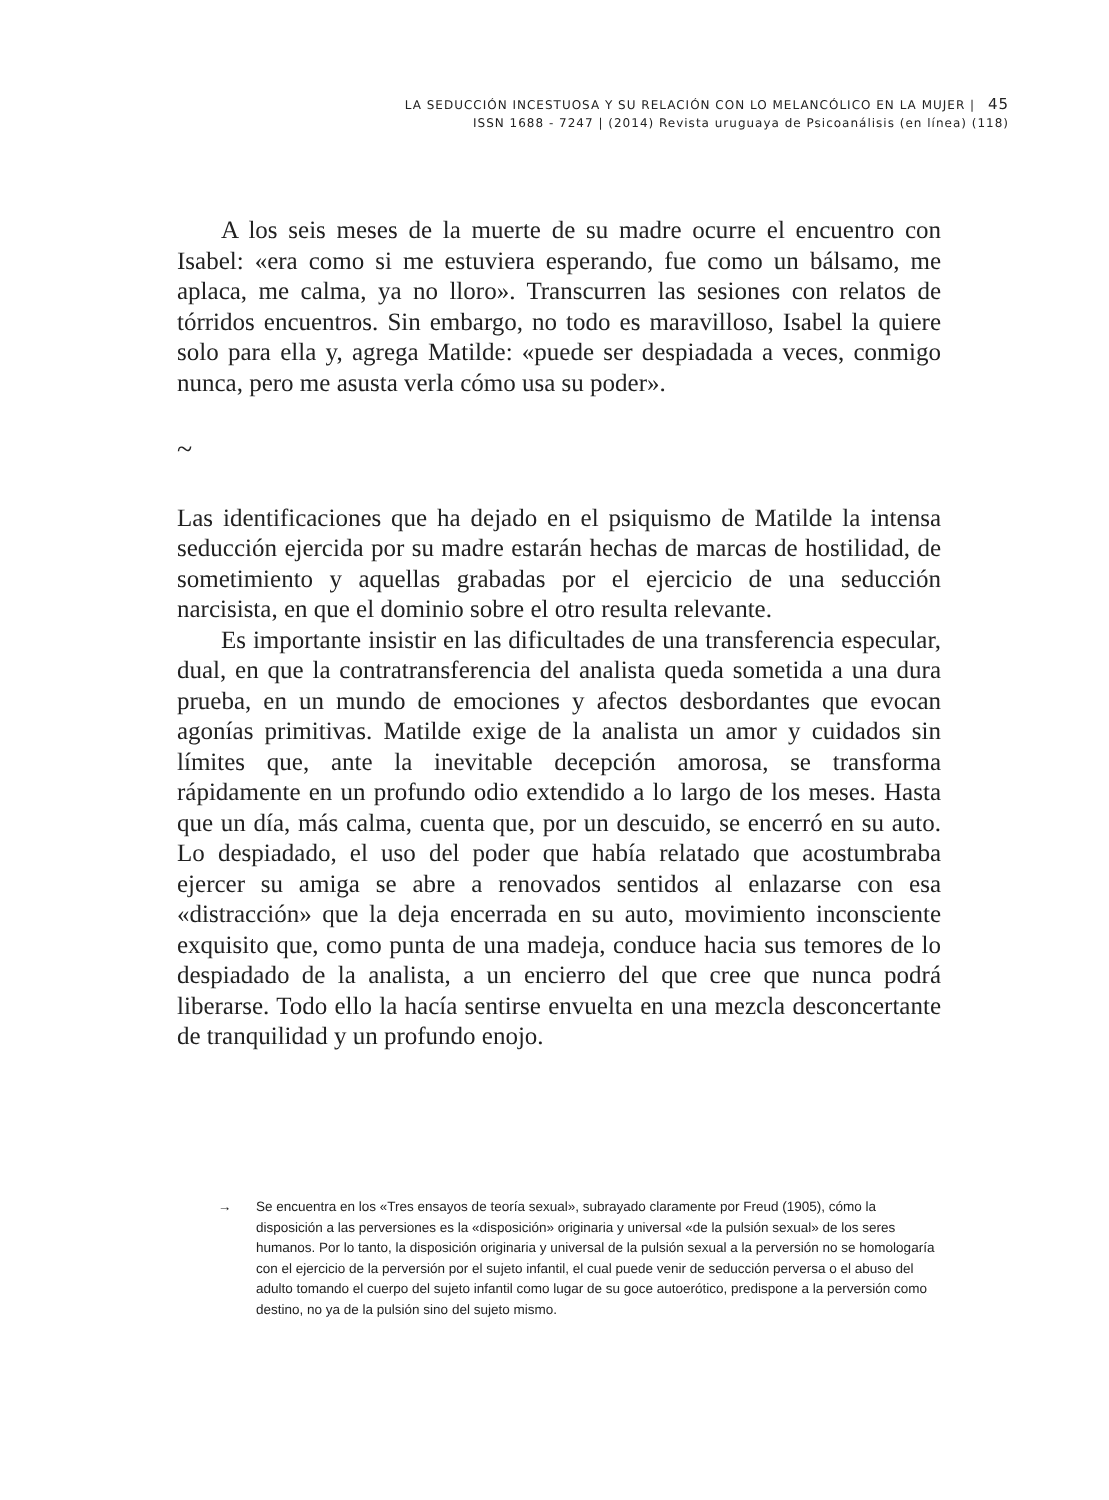LA SEDUCCIÓN INCESTUOSA Y SU RELACIÓN CON LO MELANCÓLICO EN LA MUJER | 45
ISSN 1688 - 7247 | (2014) Revista uruguaya de Psicoanálisis (en línea) (118)
A los seis meses de la muerte de su madre ocurre el encuentro con Isabel: «era como si me estuviera esperando, fue como un bálsamo, me aplaca, me calma, ya no lloro». Transcurren las sesiones con relatos de tórridos encuentros. Sin embargo, no todo es maravilloso, Isabel la quiere solo para ella y, agrega Matilde: «puede ser despiadada a veces, conmigo nunca, pero me asusta verla cómo usa su poder».
~
Las identificaciones que ha dejado en el psiquismo de Matilde la intensa seducción ejercida por su madre estarán hechas de marcas de hostilidad, de sometimiento y aquellas grabadas por el ejercicio de una seducción narcisista, en que el dominio sobre el otro resulta relevante.
Es importante insistir en las dificultades de una transferencia especular, dual, en que la contratransferencia del analista queda sometida a una dura prueba, en un mundo de emociones y afectos desbordantes que evocan agonías primitivas. Matilde exige de la analista un amor y cuidados sin límites que, ante la inevitable decepción amorosa, se transforma rápidamente en un profundo odio extendido a lo largo de los meses. Hasta que un día, más calma, cuenta que, por un descuido, se encerró en su auto. Lo despiadado, el uso del poder que había relatado que acostumbraba ejercer su amiga se abre a renovados sentidos al enlazarse con esa «distracción» que la deja encerrada en su auto, movimiento inconsciente exquisito que, como punta de una madeja, conduce hacia sus temores de lo despiadado de la analista, a un encierro del que cree que nunca podrá liberarse. Todo ello la hacía sentirse envuelta en una mezcla desconcertante de tranquilidad y un profundo enojo.
→ Se encuentra en los «Tres ensayos de teoría sexual», subrayado claramente por Freud (1905), cómo la disposición a las perversiones es la «disposición» originaria y universal «de la pulsión sexual» de los seres humanos. Por lo tanto, la disposición originaria y universal de la pulsión sexual a la perversión no se homologaría con el ejercicio de la perversión por el sujeto infantil, el cual puede venir de seducción perversa o el abuso del adulto tomando el cuerpo del sujeto infantil como lugar de su goce autoerótico, predispone a la perversión como destino, no ya de la pulsión sino del sujeto mismo.